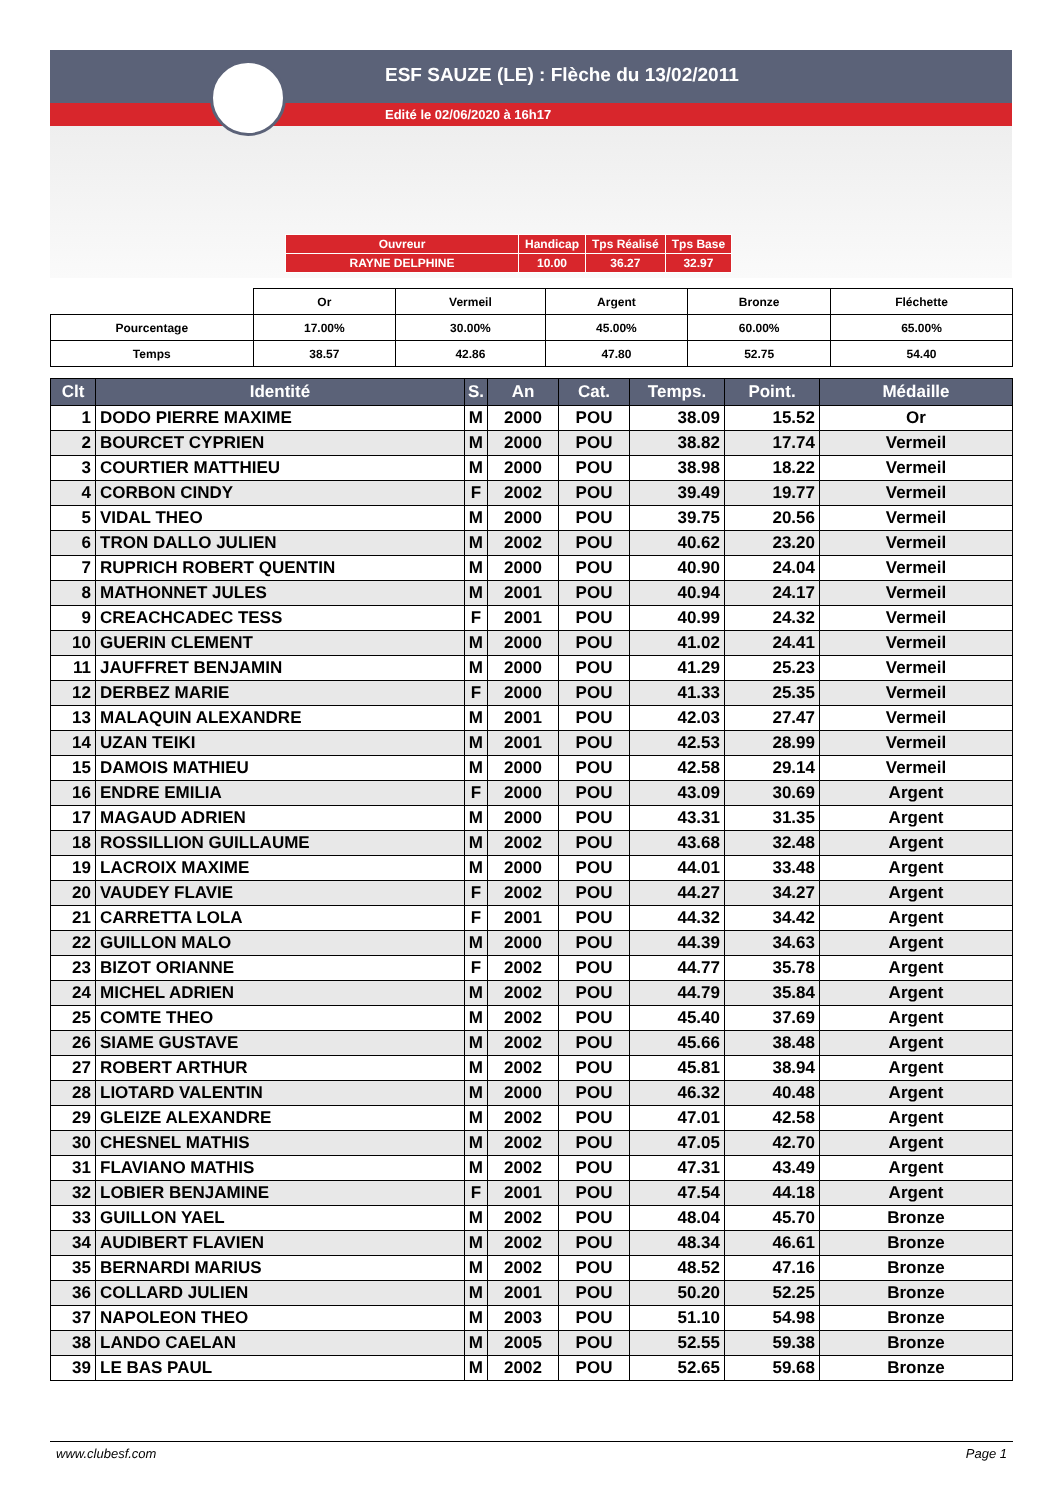ESF SAUZE (LE) : Flèche du 13/02/2011
Edité le 02/06/2020 à 16h17
| Ouvreur | Handicap | Tps Réalisé | Tps Base |
| RAYNE DELPHINE | 10.00 | 36.27 | 32.97 |
| | Or | Vermeil | Argent | Bronze | Fléchette |
| Pourcentage | 17.00% | 30.00% | 45.00% | 60.00% | 65.00% |
| Temps | 38.57 | 42.86 | 47.80 | 52.75 | 54.40 |
| Clt | Identité | S. | An | Cat. | Temps. | Point. | Médaille |
| --- | --- | --- | --- | --- | --- | --- | --- |
| 1 | DODO PIERRE MAXIME | M | 2000 | POU | 38.09 | 15.52 | Or |
| 2 | BOURCET CYPRIEN | M | 2000 | POU | 38.82 | 17.74 | Vermeil |
| 3 | COURTIER MATTHIEU | M | 2000 | POU | 38.98 | 18.22 | Vermeil |
| 4 | CORBON CINDY | F | 2002 | POU | 39.49 | 19.77 | Vermeil |
| 5 | VIDAL THEO | M | 2000 | POU | 39.75 | 20.56 | Vermeil |
| 6 | TRON DALLO JULIEN | M | 2002 | POU | 40.62 | 23.20 | Vermeil |
| 7 | RUPRICH ROBERT QUENTIN | M | 2000 | POU | 40.90 | 24.04 | Vermeil |
| 8 | MATHONNET JULES | M | 2001 | POU | 40.94 | 24.17 | Vermeil |
| 9 | CREACHCADEC TESS | F | 2001 | POU | 40.99 | 24.32 | Vermeil |
| 10 | GUERIN CLEMENT | M | 2000 | POU | 41.02 | 24.41 | Vermeil |
| 11 | JAUFFRET BENJAMIN | M | 2000 | POU | 41.29 | 25.23 | Vermeil |
| 12 | DERBEZ MARIE | F | 2000 | POU | 41.33 | 25.35 | Vermeil |
| 13 | MALAQUIN ALEXANDRE | M | 2001 | POU | 42.03 | 27.47 | Vermeil |
| 14 | UZAN TEIKI | M | 2001 | POU | 42.53 | 28.99 | Vermeil |
| 15 | DAMOIS MATHIEU | M | 2000 | POU | 42.58 | 29.14 | Vermeil |
| 16 | ENDRE EMILIA | F | 2000 | POU | 43.09 | 30.69 | Argent |
| 17 | MAGAUD ADRIEN | M | 2000 | POU | 43.31 | 31.35 | Argent |
| 18 | ROSSILLION GUILLAUME | M | 2002 | POU | 43.68 | 32.48 | Argent |
| 19 | LACROIX MAXIME | M | 2000 | POU | 44.01 | 33.48 | Argent |
| 20 | VAUDEY FLAVIE | F | 2002 | POU | 44.27 | 34.27 | Argent |
| 21 | CARRETTA LOLA | F | 2001 | POU | 44.32 | 34.42 | Argent |
| 22 | GUILLON MALO | M | 2000 | POU | 44.39 | 34.63 | Argent |
| 23 | BIZOT ORIANNE | F | 2002 | POU | 44.77 | 35.78 | Argent |
| 24 | MICHEL ADRIEN | M | 2002 | POU | 44.79 | 35.84 | Argent |
| 25 | COMTE THEO | M | 2002 | POU | 45.40 | 37.69 | Argent |
| 26 | SIAME GUSTAVE | M | 2002 | POU | 45.66 | 38.48 | Argent |
| 27 | ROBERT ARTHUR | M | 2002 | POU | 45.81 | 38.94 | Argent |
| 28 | LIOTARD VALENTIN | M | 2000 | POU | 46.32 | 40.48 | Argent |
| 29 | GLEIZE ALEXANDRE | M | 2002 | POU | 47.01 | 42.58 | Argent |
| 30 | CHESNEL MATHIS | M | 2002 | POU | 47.05 | 42.70 | Argent |
| 31 | FLAVIANO MATHIS | M | 2002 | POU | 47.31 | 43.49 | Argent |
| 32 | LOBIER BENJAMINE | F | 2001 | POU | 47.54 | 44.18 | Argent |
| 33 | GUILLON YAEL | M | 2002 | POU | 48.04 | 45.70 | Bronze |
| 34 | AUDIBERT FLAVIEN | M | 2002 | POU | 48.34 | 46.61 | Bronze |
| 35 | BERNARDI MARIUS | M | 2002 | POU | 48.52 | 47.16 | Bronze |
| 36 | COLLARD JULIEN | M | 2001 | POU | 50.20 | 52.25 | Bronze |
| 37 | NAPOLEON THEO | M | 2003 | POU | 51.10 | 54.98 | Bronze |
| 38 | LANDO CAELAN | M | 2005 | POU | 52.55 | 59.38 | Bronze |
| 39 | LE BAS PAUL | M | 2002 | POU | 52.65 | 59.68 | Bronze |
www.clubesf.com Page 1